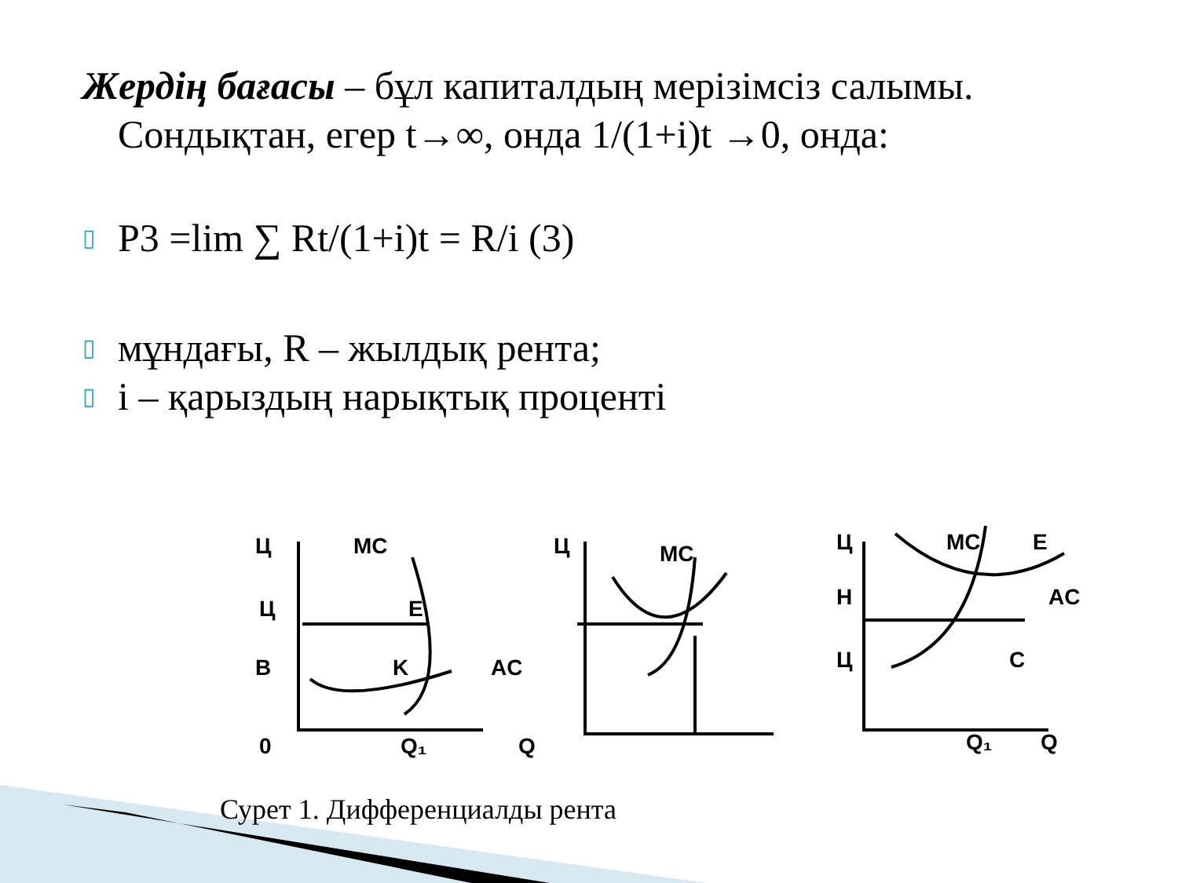Жердің бағасы – бұл капиталдың мерізімсіз салымы. Сондықтан, егер t→∞, онда 1/(1+i)t →0, онда:
▯ P3 =lim ∑ Rt/(1+i)t = R/i (3)
▯ мұндағы, R – жылдық рента;
▯ i – қарыздың нарықтық проценті
Ц
MC
Ц
E
B
K
AC
0
Q₁
Q
Ц
MC
Ц
MC
E
H
AC
Ц
C
Q₁
Q
Сурет 1. Дифференциалды рента